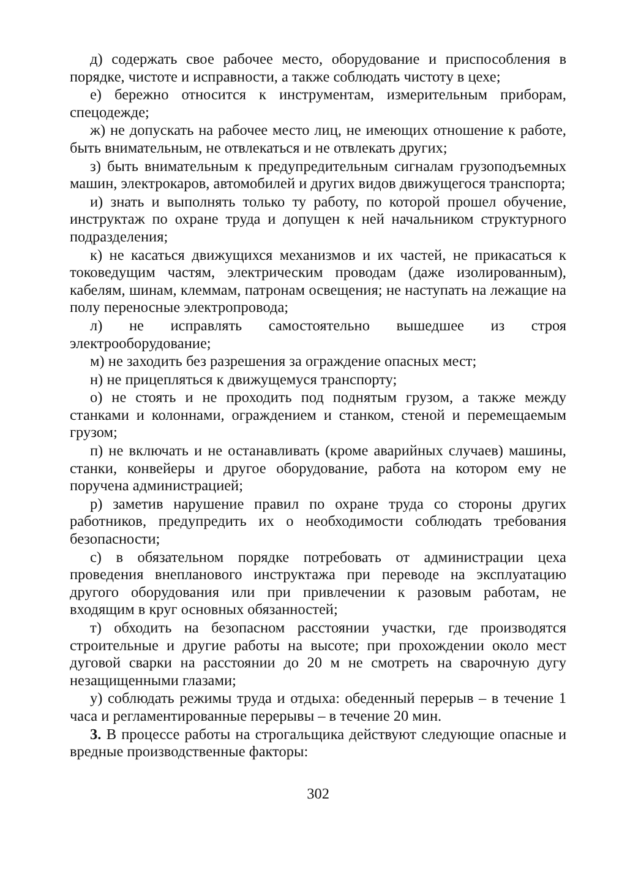д) содержать свое рабочее место, оборудование и приспособления в порядке, чистоте и исправности, а также соблюдать чистоту в цехе;
е) бережно относится к инструментам, измерительным приборам, спецодежде;
ж) не допускать на рабочее место лиц, не имеющих отношение к работе, быть внимательным, не отвлекаться и не отвлекать других;
з) быть внимательным к предупредительным сигналам грузоподъемных машин, электрокаров, автомобилей и других видов движущегося транспорта;
и) знать и выполнять только ту работу, по которой прошел обучение, инструктаж по охране труда и допущен к ней начальником структурного подразделения;
к) не касаться движущихся механизмов и их частей, не прикасаться к токоведущим частям, электрическим проводам (даже изолированным), кабелям, шинам, клеммам, патронам освещения; не наступать на лежащие на полу переносные электропровода;
л) не исправлять самостоятельно вышедшее из строя электрооборудование;
м) не заходить без разрешения за ограждение опасных мест;
н) не прицепляться к движущемуся транспорту;
о) не стоять и не проходить под поднятым грузом, а также между станками и колоннами, ограждением и станком, стеной и перемещаемым грузом;
п) не включать и не останавливать (кроме аварийных случаев) машины, станки, конвейеры и другое оборудование, работа на котором ему не поручена администрацией;
р) заметив нарушение правил по охране труда со стороны других работников, предупредить их о необходимости соблюдать требования безопасности;
с) в обязательном порядке потребовать от администрации цеха проведения внепланового инструктажа при переводе на эксплуатацию другого оборудования или при привлечении к разовым работам, не входящим в круг основных обязанностей;
т) обходить на безопасном расстоянии участки, где производятся строительные и другие работы на высоте; при прохождении около мест дуговой сварки на расстоянии до 20 м не смотреть на сварочную дугу незащищенными глазами;
у) соблюдать режимы труда и отдыха: обеденный перерыв – в течение 1 часа и регламентированные перерывы – в течение 20 мин.
3. В процессе работы на строгальщика действуют следующие опасные и вредные производственные факторы:
302